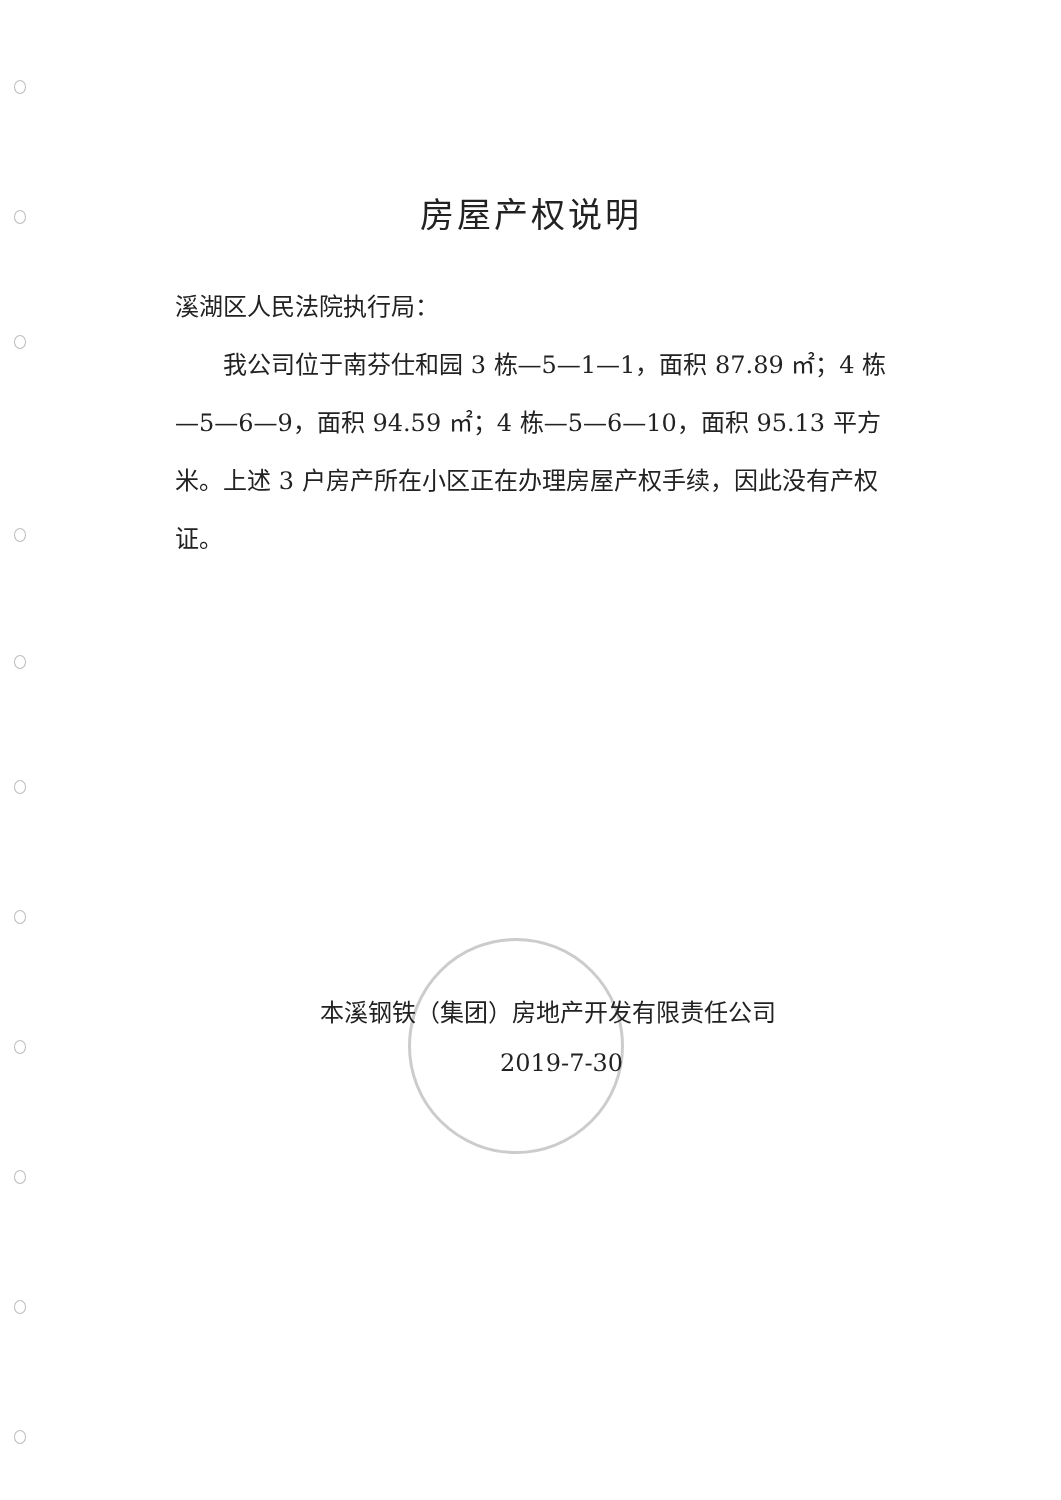房屋产权说明
溪湖区人民法院执行局：
  我公司位于南芬仕和园 3 栋—5—1—1，面积 87.89 ㎡；4 栋—5—6—9，面积 94.59 ㎡；4 栋—5—6—10，面积 95.13 平方米。上述 3 户房产所在小区正在办理房屋产权手续，因此没有产权证。
本溪钢铁（集团）房地产开发有限责任公司
2019-7-30